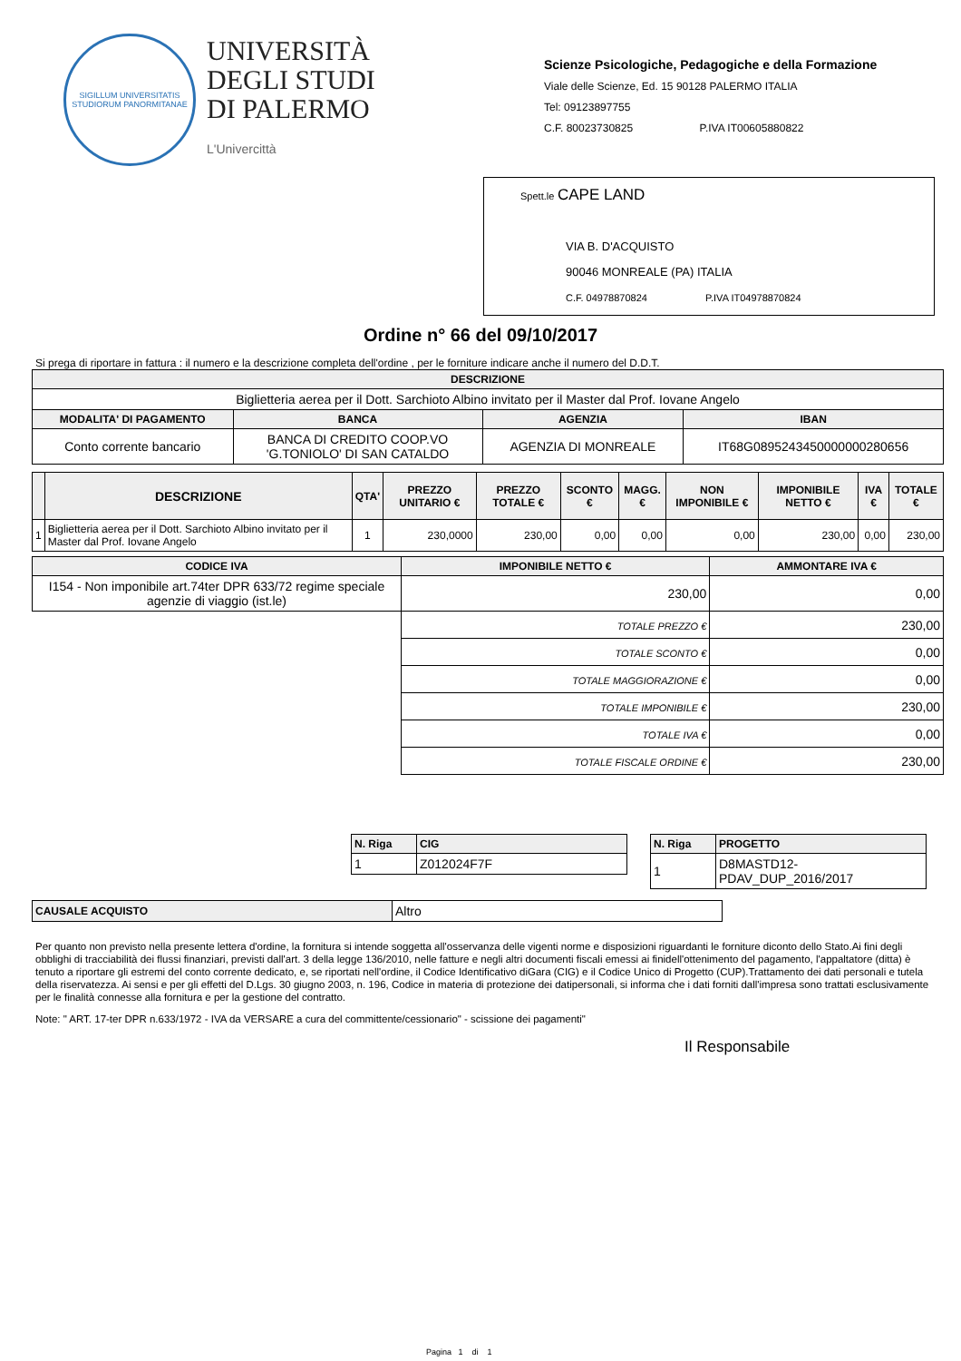SIGILLUM UNIVERSITATIS STUDIORUM PANORMITANAE
UNIVERSITÀ
DEGLI STUDI
DI PALERMO
L'Univercittà
Scienze Psicologiche, Pedagogiche e della Formazione
Viale delle Scienze, Ed. 15 90128 PALERMO ITALIA
Tel: 09123897755
C.F. 80023730825 P.IVA IT00605880822
Spett.le CAPE LAND
VIA B. D'ACQUISTO
90046 MONREALE (PA) ITALIA
C.F. 04978870824 P.IVA IT04978870824
Ordine n° 66 del 09/10/2017
Si prega di riportare in fattura : il numero e la descrizione completa dell'ordine , per le forniture indicare anche il numero del D.D.T.
| DESCRIZIONE | | | |
| --- | --- | --- | --- |
| Biglietteria aerea per il Dott. Sarchioto Albino invitato per il Master dal Prof. Iovane Angelo | | | |
| MODALITA' DI PAGAMENTO | BANCA | AGENZIA | IBAN |
| Conto corrente bancario | BANCA DI CREDITO COOP.VO 'G.TONIOLO' DI SAN CATALDO | AGENZIA DI MONREALE | IT68G0895243450000000280656 |
| | DESCRIZIONE | QTA' | PREZZO UNITARIO € | PREZZO TOTALE € | SCONTO € | MAGG.€ | NON IMPONIBILE € | IMPONIBILE NETTO € | IVA € | TOTALE € |
| --- | --- | --- | --- | --- | --- | --- | --- | --- | --- | --- |
| 1 | Biglietteria aerea per il Dott. Sarchioto Albino invitato per il Master dal Prof. Iovane Angelo | 1 | 230,0000 | 230,00 | 0,00 | 0,00 | 0,00 | 230,00 | 0,00 | 230,00 |
| CODICE IVA | IMPONIBILE NETTO € | | AMMONTARE IVA € |
| --- | --- | --- | --- |
| I154 - Non imponibile art.74ter DPR 633/72 regime speciale agenzie di viaggio (ist.le) | 230,00 | | 0,00 |
| | TOTALE PREZZO € | 230,00 | |
| | TOTALE SCONTO € | 0,00 | |
| | TOTALE MAGGIORAZIONE € | 0,00 | |
| | TOTALE IMPONIBILE € | 230,00 | |
| | TOTALE IVA € | 0,00 | |
| | TOTALE FISCALE ORDINE € | 230,00 | |
| N. Riga | CIG |
| --- | --- |
| 1 | Z012024F7F |
| N. Riga | PROGETTO |
| --- | --- |
| 1 | D8MASTD12- PDAV_DUP_2016/2017 |
| CAUSALE ACQUISTO | Altro |
Per quanto non previsto nella presente lettera d'ordine, la fornitura si intende soggetta all'osservanza delle vigenti norme e disposizioni riguardanti le forniture diconto dello Stato.Ai fini degli obblighi di tracciabilità dei flussi finanziari, previsti dall'art. 3 della legge 136/2010, nelle fatture e negli altri documenti fiscali emessi ai finidell'ottenimento del pagamento, l'appaltatore (ditta) è tenuto a riportare gli estremi del conto corrente dedicato, e, se riportati nell'ordine, il Codice Identificativo diGara (CIG) e il Codice Unico di Progetto (CUP).Trattamento dei dati personali e tutela della riservatezza. Ai sensi e per gli effetti del D.Lgs. 30 giugno 2003, n. 196, Codice in materia di protezione dei datipersonali, si informa che i dati forniti dall'impresa sono trattati esclusivamente per le finalità connesse alla fornitura e per la gestione del contratto.
Note: " ART. 17-ter DPR n.633/1972 - IVA da VERSARE a cura del committente/cessionario" - scissione dei pagamenti"
Il Responsabile
Pagina 1 di 1